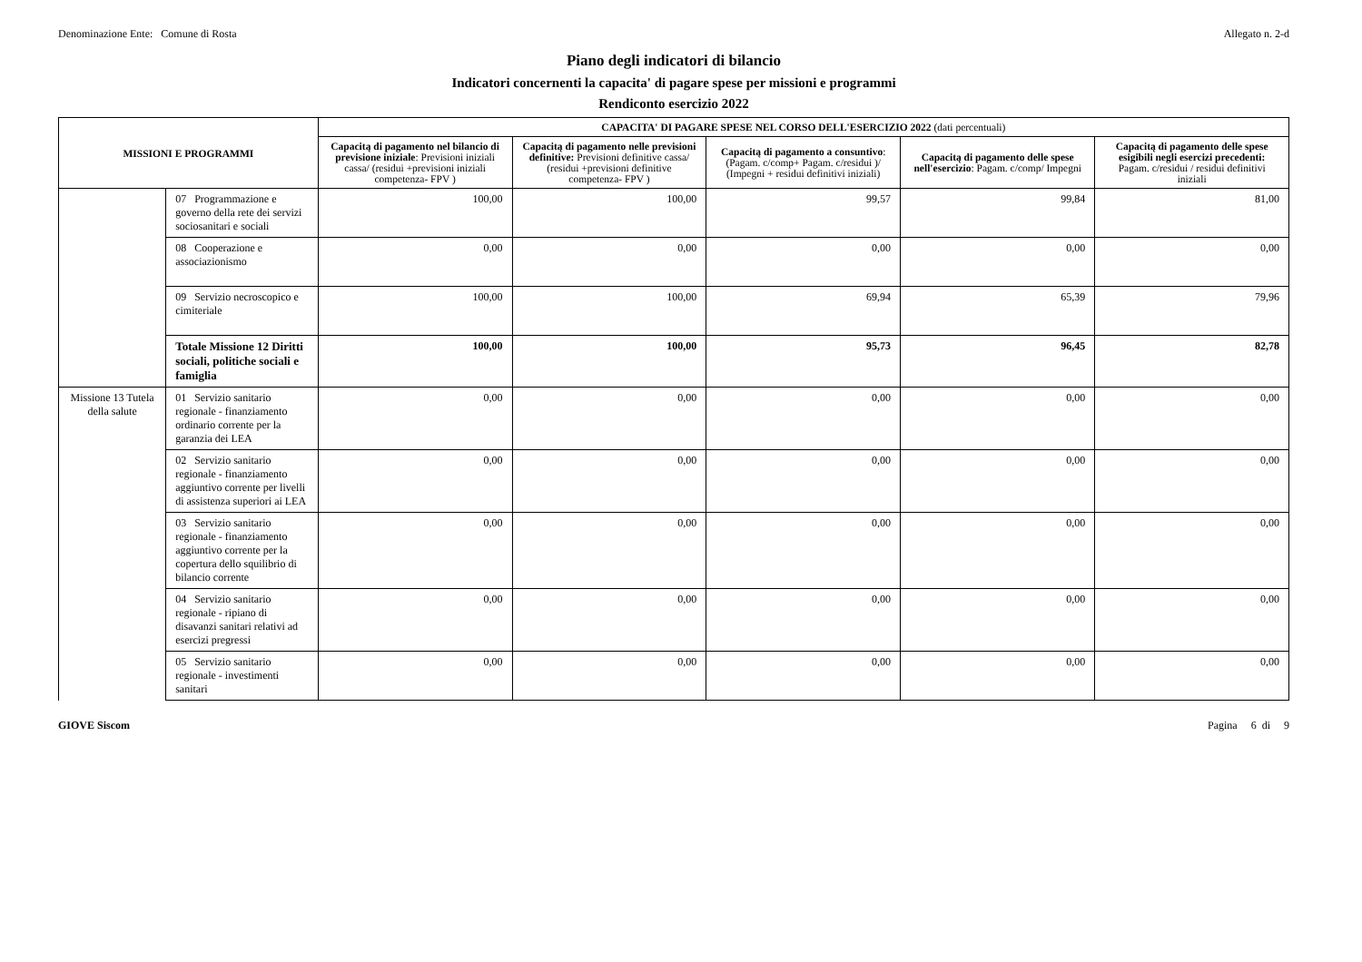Denominazione Ente: Comune di Rosta
Allegato n. 2-d
Piano degli indicatori di bilancio
Indicatori concernenti la capacita' di pagare spese per missioni e programmi
Rendiconto esercizio 2022
| MISSIONI E PROGRAMMI | | CAPACITA' DI PAGARE SPESE NEL CORSO DELL'ESERCIZIO 2022 (dati percentuali) | | | | |
| --- | --- | --- | --- | --- | --- | --- |
| | | Capacitą di pagamento nel bilancio di previsione iniziale : Previsioni iniziali cassa/ (residui +previsioni iniziali competenza- FPV ) | Capacitą di pagamento nelle previsioni definitive: Previsioni definitive cassa/ (residui +previsioni definitive competenza- FPV ) | Capacitą di pagamento a consuntivo : (Pagam. c/comp+ Pagam. c/residui )/ (Impegni + residui definitivi iniziali) | Capacitą di pagamento delle spese nell'esercizio : Pagam. c/comp/ Impegni | Capacitą di pagamento delle spese esigibili negli esercizi precedenti: Pagam. c/residui / residui definitivi iniziali |
| | 07 Programmazione e governo della rete dei servizi sociosanitari e sociali | 100,00 | 100,00 | 99,57 | 99,84 | 81,00 |
| | 08 Cooperazione e associazionismo | 0,00 | 0,00 | 0,00 | 0,00 | 0,00 |
| | 09 Servizio necroscopico e cimiteriale | 100,00 | 100,00 | 69,94 | 65,39 | 79,96 |
| | Totale Missione 12 Diritti sociali, politiche sociali e famiglia | 100,00 | 100,00 | 95,73 | 96,45 | 82,78 |
| Missione 13 Tutela della salute | 01 Servizio sanitario regionale - finanziamento ordinario corrente per la garanzia dei LEA | 0,00 | 0,00 | 0,00 | 0,00 | 0,00 |
| | 02 Servizio sanitario regionale - finanziamento aggiuntivo corrente per livelli di assistenza superiori ai LEA | 0,00 | 0,00 | 0,00 | 0,00 | 0,00 |
| | 03 Servizio sanitario regionale - finanziamento aggiuntivo corrente per la copertura dello squilibrio di bilancio corrente | 0,00 | 0,00 | 0,00 | 0,00 | 0,00 |
| | 04 Servizio sanitario regionale - ripiano di disavanzi sanitari relativi ad esercizi pregressi | 0,00 | 0,00 | 0,00 | 0,00 | 0,00 |
| | 05 Servizio sanitario regionale - investimenti sanitari | 0,00 | 0,00 | 0,00 | 0,00 | 0,00 |
GIOVE Siscom Pagina 6 di 9